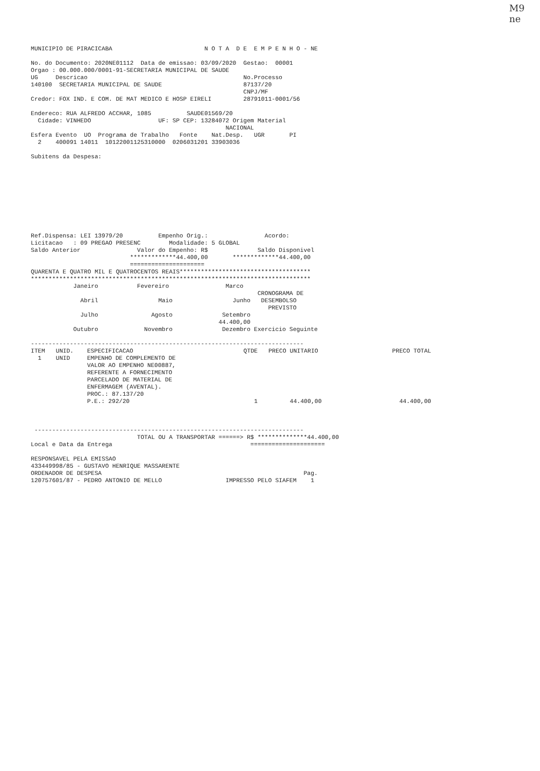M9
ne
MUNICIPIO DE PIRACICABA                          N O T A  D E  E M P E N H O - NE

No. do Documento: 2020NE01112  Data de emissao: 03/09/2020  Gestao:  00001
Orgao : 00.000.000/0001-91-SECRETARIA MUNICIPAL DE SAUDE
UG     Descricao                                            No.Processo
140100  SECRETARIA MUNICIPAL DE SAUDE                       87137/20
                                                            CNPJ/MF
Credor: FOX IND. E COM. DE MAT MEDICO E HOSP EIRELI         28791011-0001/56

Endereco: RUA ALFREDO ACCHAR, 1085          SAUDE01569/20
  Cidade: VINHEDO                   UF: SP CEP: 13284072 Origem Material
                                                       NACIONAL
Esfera Evento  UO  Programa de Trabalho   Fonte    Nat.Desp.   UGR       PI
  2    400091 14011  10122001125310000  0206031201 33903036

Subitens da Despesa:










Ref.Dispensa: LEI 13979/20          Empenho Orig.:                Acordo:
Licitacao   : 09 PREGAO PRESENC        Modalidade: 5 GLOBAL
Saldo Anterior                Valor do Empenho: R$              Saldo Disponivel
                            *************44.400,00       *************44.400,00
                            =====================
QUARENTA E QUATRO MIL E QUATROCENTOS REAIS*************************************
*******************************************************************************
            Janeiro           Fevereiro                Marco
                                                                CRONOGRAMA DE
              Abril                 Maio                 Junho   DESEMBOLSO
                                                                   PREVISTO
              Julho               Agosto              Setembro
                                                     44.400,00
            Outubro             Novembro              Dezembro Exercicio Seguinte

-----------------------------------------------------------------------------
| ITEM | UNID. | ESPECIFICACAO | QTDE | PRECO UNITARIO | PRECO TOTAL |
| --- | --- | --- | --- | --- | --- |
| 1 | UNID | EMPENHO DE COMPLEMENTO DE VALOR AO EMPENHO NE00887, REFERENTE A FORNECIMENTO PARCELADO DE MATERIAL DE ENFERMAGEM (AVENTAL). PROC.: 87.137/20 P.E.: 292/20 | 1 | 44.400,00 | 44.400,00 |
 ----------------------------------------------------------------------------
                              TOTAL OU A TRANSPORTAR ======> R$ **************44.400,00
Local e Data da Entrega                                       =====================

RESPONSAVEL PELA EMISSAO
433449998/85 - GUSTAVO HENRIQUE MASSARENTE
ORDENADOR DE DESPESA                                                         Pag.
120757601/87 - PEDRO ANTONIO DE MELLO                  IMPRESSO PELO SIAFEM    1